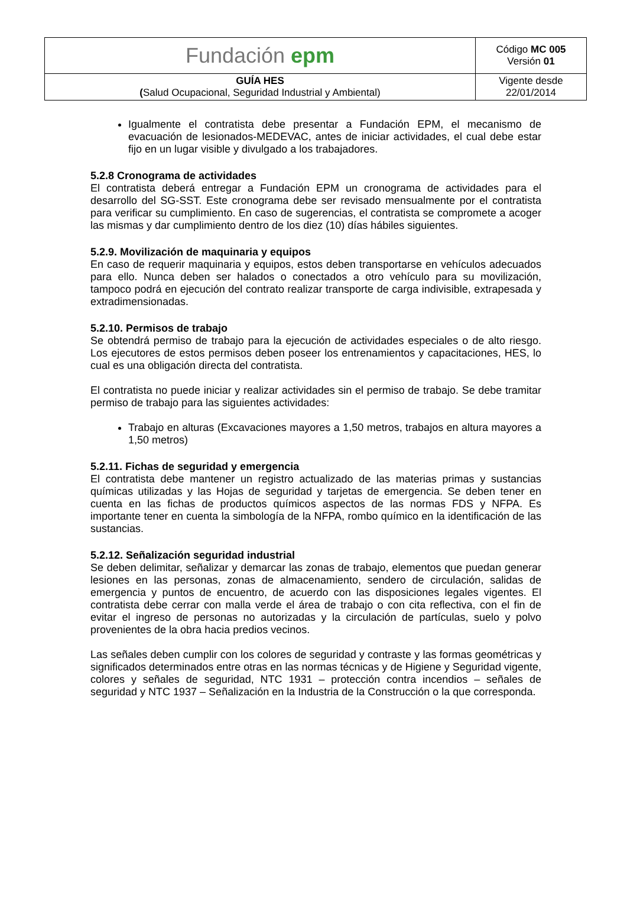| Fundación epm | Código MC 005 Versión 01 |
| GUÍA HES ( Salud Ocupacional, Seguridad Industrial y Ambiental) | Vigente desde 22/01/2014 |
Igualmente el contratista debe presentar a Fundación EPM, el mecanismo de evacuación de lesionados-MEDEVAC, antes de iniciar actividades, el cual debe estar fijo en un lugar visible y divulgado a los trabajadores.
5.2.8 Cronograma de actividades
El contratista deberá entregar a Fundación EPM un cronograma de actividades para el desarrollo del SG-SST. Este cronograma debe ser revisado mensualmente por el contratista para verificar su cumplimiento. En caso de sugerencias, el contratista se compromete a acoger las mismas y dar cumplimiento dentro de los diez (10) días hábiles siguientes.
5.2.9. Movilización de maquinaria y equipos
En caso de requerir maquinaria y equipos, estos deben transportarse en vehículos adecuados para ello. Nunca deben ser halados o conectados a otro vehículo para su movilización, tampoco podrá en ejecución del contrato realizar transporte de carga indivisible, extrapesada y extradimensionadas.
5.2.10. Permisos de trabajo
Se obtendrá permiso de trabajo para la ejecución de actividades especiales o de alto riesgo. Los ejecutores de estos permisos deben poseer los entrenamientos y capacitaciones, HES, lo cual es una obligación directa del contratista.
El contratista no puede iniciar y realizar actividades sin el permiso de trabajo. Se debe tramitar permiso de trabajo para las siguientes actividades:
Trabajo en alturas (Excavaciones mayores a 1,50 metros, trabajos en altura mayores a 1,50 metros)
5.2.11. Fichas de seguridad y emergencia
El contratista debe mantener un registro actualizado de las materias primas y sustancias químicas utilizadas y las Hojas de seguridad y tarjetas de emergencia. Se deben tener en cuenta en las fichas de productos químicos aspectos de las normas FDS y NFPA. Es importante tener en cuenta la simbología de la NFPA, rombo químico en la identificación de las sustancias.
5.2.12. Señalización seguridad industrial
Se deben delimitar, señalizar y demarcar las zonas de trabajo, elementos que puedan generar lesiones en las personas, zonas de almacenamiento, sendero de circulación, salidas de emergencia y puntos de encuentro, de acuerdo con las disposiciones legales vigentes. El contratista debe cerrar con malla verde el área de trabajo o con cita reflectiva, con el fin de evitar el ingreso de personas no autorizadas y la circulación de partículas, suelo y polvo provenientes de la obra hacia predios vecinos.
Las señales deben cumplir con los colores de seguridad y contraste y las formas geométricas y significados determinados entre otras en las normas técnicas y de Higiene y Seguridad vigente, colores y señales de seguridad, NTC 1931 – protección contra incendios – señales de seguridad y NTC 1937 – Señalización en la Industria de la Construcción o la que corresponda.